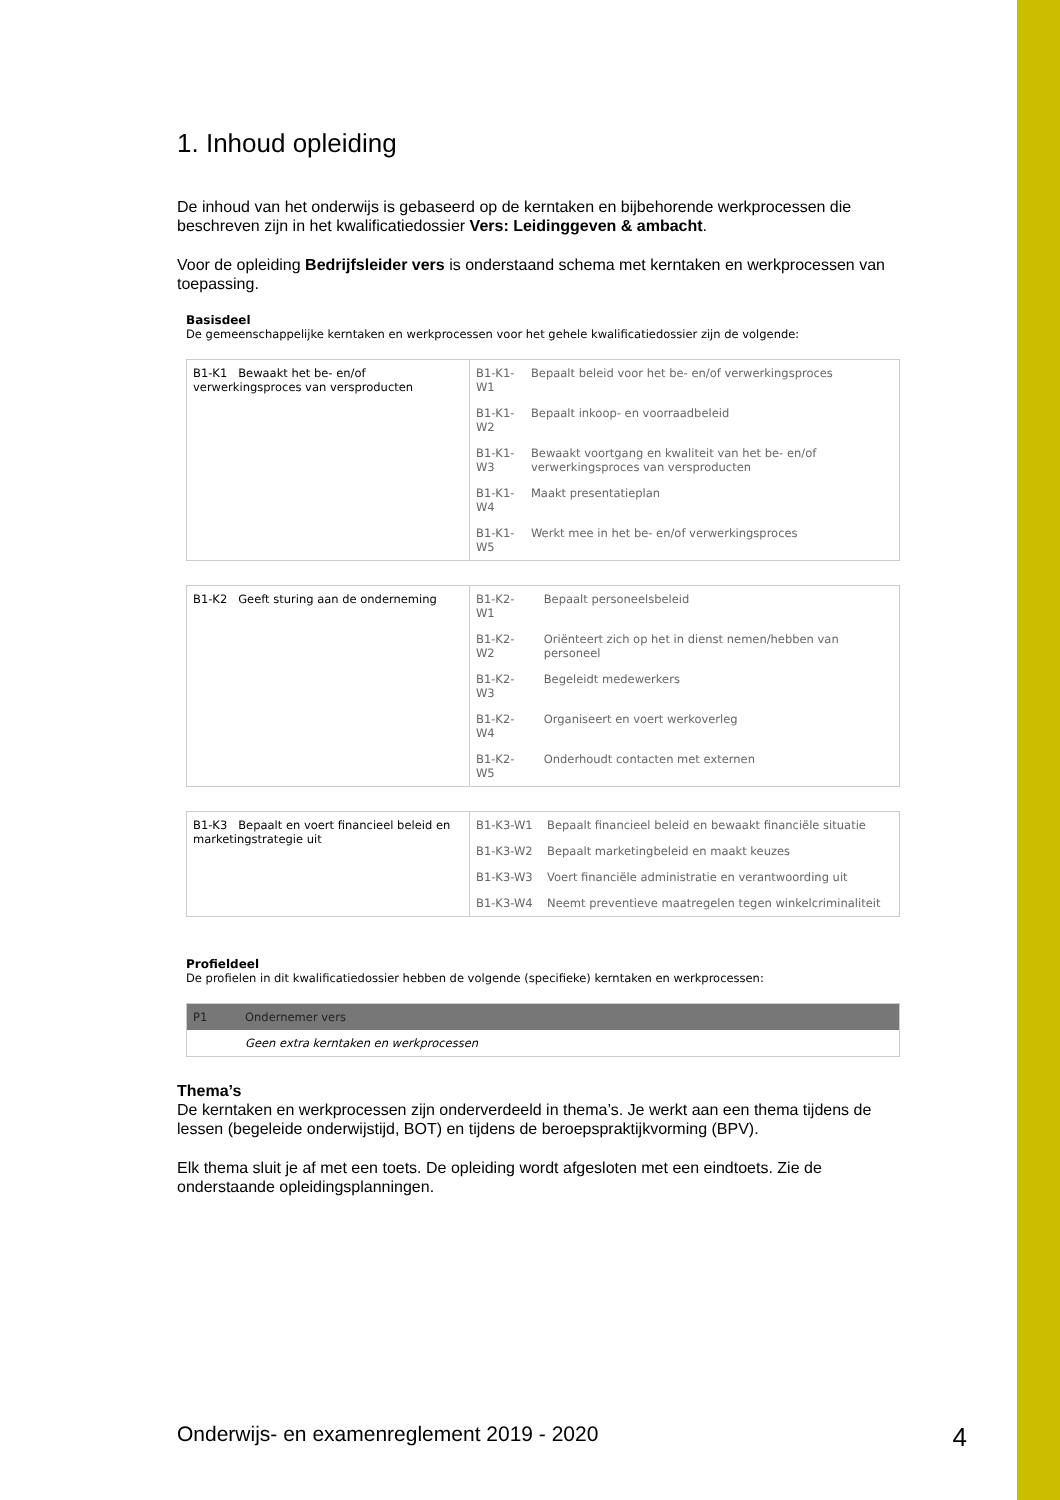1. Inhoud opleiding
De inhoud van het onderwijs is gebaseerd op de kerntaken en bijbehorende werkprocessen die beschreven zijn in het kwalificatiedossier Vers: Leidinggeven & ambacht.
Voor de opleiding Bedrijfsleider vers is onderstaand schema met kerntaken en werkprocessen van toepassing.
Basisdeel
De gemeenschappelijke kerntaken en werkprocessen voor het gehele kwalificatiedossier zijn de volgende:
| B1-K1 Bewaakt het be- en/of verwerkingsproces van versproducten | B1-K1-W1 | Bepaalt beleid voor het be- en/of verwerkingsproces |
| | B1-K1-W2 | Bepaalt inkoop- en voorraadbeleid |
| | B1-K1-W3 | Bewaakt voortgang en kwaliteit van het be- en/of verwerkingsproces van versproducten |
| | B1-K1-W4 | Maakt presentatieplan |
| | B1-K1-W5 | Werkt mee in het be- en/of verwerkingsproces |
| B1-K2 Geeft sturing aan de onderneming | B1-K2-W1 | Bepaalt personeelsbeleid |
| | B1-K2-W2 | Oriënteert zich op het in dienst nemen/hebben van personeel |
| | B1-K2-W3 | Begeleidt medewerkers |
| | B1-K2-W4 | Organiseert en voert werkoverleg |
| | B1-K2-W5 | Onderhoudt contacten met externen |
| B1-K3 Bepaalt en voert financieel beleid en marketingstrategie uit | B1-K3-W1 | Bepaalt financieel beleid en bewaakt financiële situatie |
| | B1-K3-W2 | Bepaalt marketingbeleid en maakt keuzes |
| | B1-K3-W3 | Voert financiële administratie en verantwoording uit |
| | B1-K3-W4 | Neemt preventieve maatregelen tegen winkelcriminaliteit |
Profieldeel
De profielen in dit kwalificatiedossier hebben de volgende (specifieke) kerntaken en werkprocessen:
| P1 | Ondernemer vers |
| | Geen extra kerntaken en werkprocessen |
Thema’s
De kerntaken en werkprocessen zijn onderverdeeld in thema’s. Je werkt aan een thema tijdens de lessen (begeleide onderwijstijd, BOT) en tijdens de beroepspraktijkvorming (BPV).
Elk thema sluit je af met een toets. De opleiding wordt afgesloten met een eindtoets. Zie de onderstaande opleidingsplanningen.
Onderwijs- en examenreglement 2019 - 2020 4